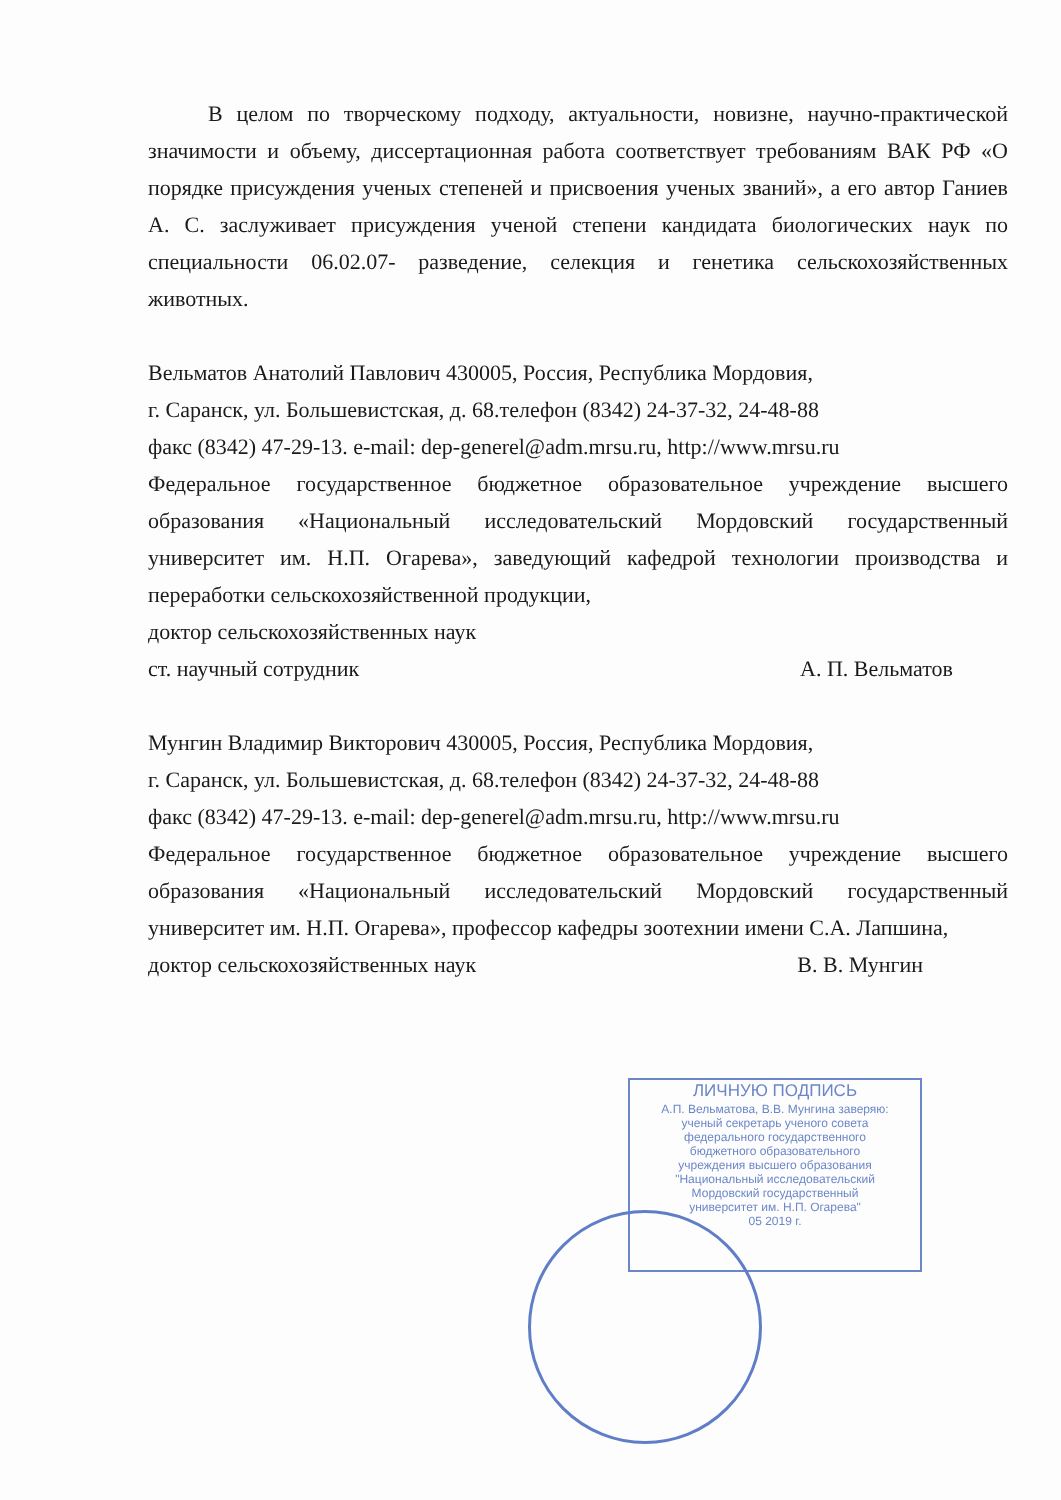В целом по творческому подходу, актуальности, новизне, научно-практической значимости и объему, диссертационная работа соответствует требованиям ВАК РФ «О порядке присуждения ученых степеней и присвоения ученых званий», а его автор Ганиев А. С. заслуживает присуждения ученой степени кандидата биологических наук по специальности 06.02.07- разведение, селекция и генетика сельскохозяйственных животных.
Вельматов Анатолий Павлович 430005, Россия, Республика Мордовия,
г. Саранск, ул. Большевистская, д. 68.телефон (8342) 24-37-32, 24-48-88
факс (8342) 47-29-13. e-mail: dep-generel@adm.mrsu.ru, http://www.mrsu.ru
Федеральное государственное бюджетное образовательное учреждение высшего образования «Национальный исследовательский Мордовский государственный университет им. Н.П. Огарева», заведующий кафедрой технологии производства и переработки сельскохозяйственной продукции,
доктор сельскохозяйственных наук
ст. научный сотрудник А. П. Вельматов
Мунгин Владимир Викторович 430005, Россия, Республика Мордовия,
г. Саранск, ул. Большевистская, д. 68.телефон (8342) 24-37-32, 24-48-88
факс (8342) 47-29-13. e-mail: dep-generel@adm.mrsu.ru, http://www.mrsu.ru
Федеральное государственное бюджетное образовательное учреждение высшего образования «Национальный исследовательский Мордовский государственный университет им. Н.П. Огарева», профессор кафедры зоотехнии имени С.А. Лапшина,
доктор сельскохозяйственных наук В. В. Мунгин
ЛИЧНУЮ ПОДПИСЬ
А.П. Вельматова, В.В. Мунгина заверяю:
ученый секретарь ученого совета
федерального государственного
бюджетного образовательного
учреждения высшего образования
"Национальный исследовательский
Мордовский государственный
университет им. Н.П. Огарева"
05 2019 г.